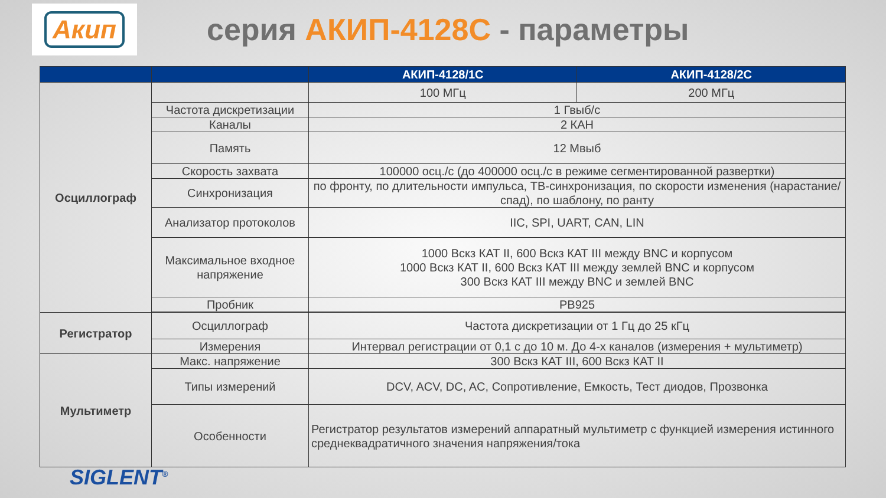Акип
серия АКИП-4128С - параметры
| | | АКИП-4128/1С | АКИП-4128/2С |
| --- | --- | --- | --- |
| Осциллограф | | 100 МГц | 200 МГц |
| | Частота дискретизации | 1 Гвыб/с | |
| | Каналы | 2 КАН | |
| | Память | 12 Мвыб | |
| | Скорость захвата | 100000 осц./с (до 400000 осц./с в режиме сегментированной развертки) | |
| | Синхронизация | по фронту, по длительности импульса, ТВ-синхронизация, по скорости изменения (нарастание/спад), по шаблону, по ранту | |
| | Анализатор протоколов | IIC, SPI, UART, CAN, LIN | |
| | Максимальное входное напряжение | 1000 Вскз КАТ II, 600 Вскз КАТ III между BNC и корпусом 1000 Вскз КАТ II, 600 Вскз КАТ III между землей BNC и корпусом 300 Вскз КАТ III между BNC и землей BNC | |
| | Пробник | PB925 | |
| Регистратор | Осциллограф | Частота дискретизации от 1 Гц до 25 кГц | |
| | Измерения | Интервал регистрации от 0,1 с до 10 м. До 4-х каналов (измерения + мультиметр) | |
| Мультиметр | Макс. напряжение | 300 Вскз КАТ III, 600 Вскз КАТ II | |
| | Типы измерений | DCV, ACV, DC, AC, Сопротивление, Емкость, Тест диодов, Прозвонка | |
| | Особенности | Регистратор результатов измерений аппаратный мультиметр с функцией измерения истинного среднеквадратичного значения напряжения/тока | |
SIGLENT<sup>®</sup>